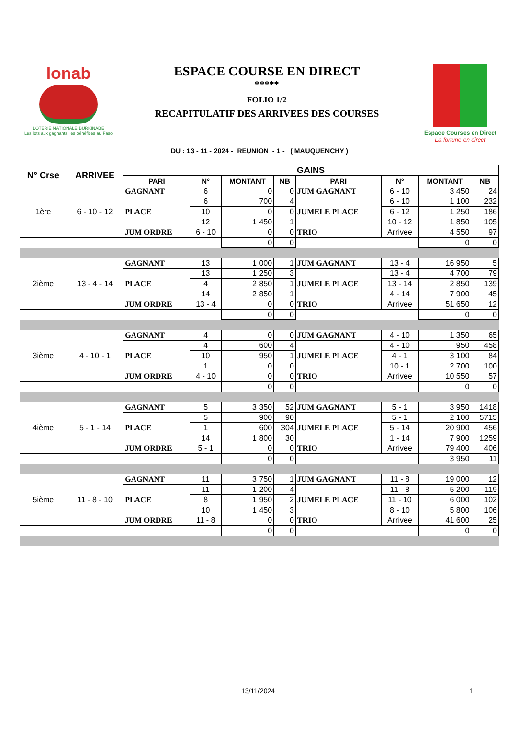lonab
LOTERIE NATIONALE BURKINABÈ
Les lots aux gagnants, les bénéfices au Faso
ESPACE COURSE EN DIRECT
*****
FOLIO 1/2
RECAPITULATIF DES ARRIVEES DES COURSES
Espace Courses en Direct
La fortune en direct
DU : 13 - 11 - 2024 - REUNION - 1 - ( MAUQUENCHY )
| N° Crse | ARRIVEE | GAINS | | | | | | | |
| --- | --- | --- | --- | --- | --- | --- | --- | --- | --- |
| | | PARI | N° | MONTANT | NB | PARI | N° | MONTANT | NB |
| 1ère | 6 - 10 - 12 | GAGNANT | 6 | 0 | 0 | JUM GAGNANT | 6 - 10 | 3 450 | 24 |
| | | PLACE | 6 | 700 | 4 | JUMELE PLACE | 6 - 10 | 1 100 | 232 |
| | | | 10 | 0 | 0 | | 6 - 12 | 1 250 | 186 |
| | | | 12 | 1 450 | 1 | | 10 - 12 | 1 850 | 105 |
| | | JUM ORDRE | 6 - 10 | 0 | 0 | TRIO | Arrivee | 4 550 | 97 |
| | | | | 0 | 0 | | | 0 | 0 |
| 2ième | 13 - 4 - 14 | GAGNANT | 13 | 1 000 | 1 | JUM GAGNANT | 13 - 4 | 16 950 | 5 |
| | | PLACE | 13 | 1 250 | 3 | JUMELE PLACE | 13 - 4 | 4 700 | 79 |
| | | | 4 | 2 850 | 1 | | 13 - 14 | 2 850 | 139 |
| | | | 14 | 2 850 | 1 | | 4 - 14 | 7 900 | 45 |
| | | JUM ORDRE | 13 - 4 | 0 | 0 | TRIO | Arrivée | 51 650 | 12 |
| | | | | 0 | 0 | | | 0 | 0 |
| 3ième | 4 - 10 - 1 | GAGNANT | 4 | 0 | 0 | JUM GAGNANT | 4 - 10 | 1 350 | 65 |
| | | PLACE | 4 | 600 | 4 | JUMELE PLACE | 4 - 10 | 950 | 458 |
| | | | 10 | 950 | 1 | | 4 - 1 | 3 100 | 84 |
| | | | 1 | 0 | 0 | | 10 - 1 | 2 700 | 100 |
| | | JUM ORDRE | 4 - 10 | 0 | 0 | TRIO | Arrivée | 10 550 | 57 |
| | | | | 0 | 0 | | | 0 | 0 |
| 4ième | 5 - 1 - 14 | GAGNANT | 5 | 3 350 | 52 | JUM GAGNANT | 5 - 1 | 3 950 | 1418 |
| | | PLACE | 5 | 900 | 90 | JUMELE PLACE | 5 - 1 | 2 100 | 5715 |
| | | | 1 | 600 | 304 | | 5 - 14 | 20 900 | 456 |
| | | | 14 | 1 800 | 30 | | 1 - 14 | 7 900 | 1259 |
| | | JUM ORDRE | 5 - 1 | 0 | 0 | TRIO | Arrivée | 79 400 | 406 |
| | | | | 0 | 0 | | | 3 950 | 11 |
| 5ième | 11 - 8 - 10 | GAGNANT | 11 | 3 750 | 1 | JUM GAGNANT | 11 - 8 | 19 000 | 12 |
| | | PLACE | 11 | 1 200 | 4 | JUMELE PLACE | 11 - 8 | 5 200 | 119 |
| | | | 8 | 1 950 | 2 | | 11 - 10 | 6 000 | 102 |
| | | | 10 | 1 450 | 3 | | 8 - 10 | 5 800 | 106 |
| | | JUM ORDRE | 11 - 8 | 0 | 0 | TRIO | Arrivée | 41 600 | 25 |
| | | | | 0 | 0 | | | 0 | 0 |
13/11/2024 1